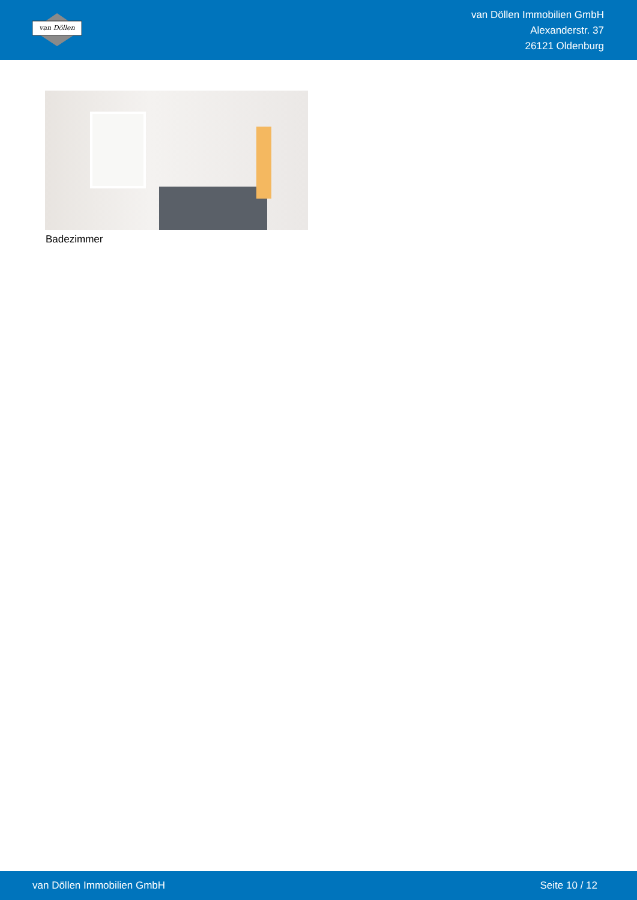van Döllen
van Döllen Immobilien GmbH
Alexanderstr. 37
26121 Oldenburg
Badezimmer
van Döllen Immobilien GmbH Seite 10 / 12